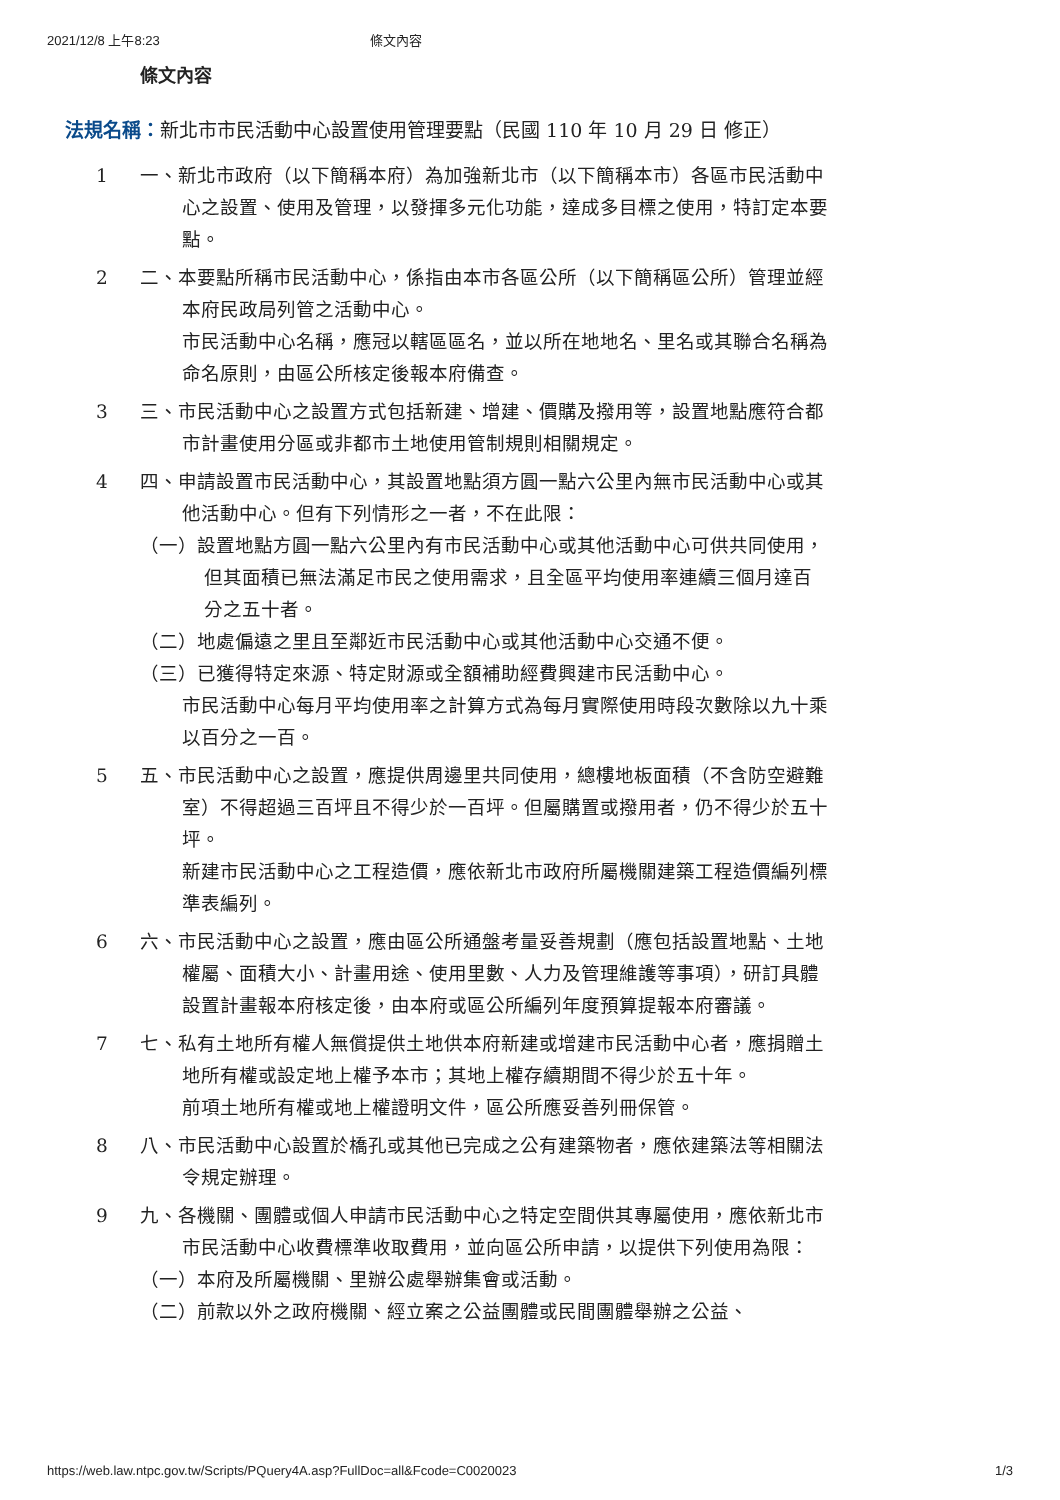2021/12/8 上午8:23 條文內容
條文內容
法規名稱：新北市市民活動中心設置使用管理要點（民國 110 年 10 月 29 日 修正）
1 一、新北市政府（以下簡稱本府）為加強新北市（以下簡稱本市）各區市民活動中心之設置、使用及管理，以發揮多元化功能，達成多目標之使用，特訂定本要點。
2 二、本要點所稱市民活動中心，係指由本市各區公所（以下簡稱區公所）管理並經本府民政局列管之活動中心。
市民活動中心名稱，應冠以轄區區名，並以所在地地名、里名或其聯合名稱為命名原則，由區公所核定後報本府備查。
3 三、市民活動中心之設置方式包括新建、增建、價購及撥用等，設置地點應符合都市計畫使用分區或非都市土地使用管制規則相關規定。
4 四、申請設置市民活動中心，其設置地點須方圓一點六公里內無市民活動中心或其他活動中心。但有下列情形之一者，不在此限：
（一）設置地點方圓一點六公里內有市民活動中心或其他活動中心可供共同使用，但其面積已無法滿足市民之使用需求，且全區平均使用率連續三個月達百分之五十者。
（二）地處偏遠之里且至鄰近市民活動中心或其他活動中心交通不便。
（三）已獲得特定來源、特定財源或全額補助經費興建市民活動中心。
市民活動中心每月平均使用率之計算方式為每月實際使用時段次數除以九十乘以百分之一百。
5 五、市民活動中心之設置，應提供周邊里共同使用，總樓地板面積（不含防空避難室）不得超過三百坪且不得少於一百坪。但屬購置或撥用者，仍不得少於五十坪。
新建市民活動中心之工程造價，應依新北市政府所屬機關建築工程造價編列標準表編列。
6 六、市民活動中心之設置，應由區公所通盤考量妥善規劃（應包括設置地點、土地權屬、面積大小、計畫用途、使用里數、人力及管理維護等事項），研訂具體設置計畫報本府核定後，由本府或區公所編列年度預算提報本府審議。
7 七、私有土地所有權人無償提供土地供本府新建或增建市民活動中心者，應捐贈土地所有權或設定地上權予本市；其地上權存續期間不得少於五十年。
前項土地所有權或地上權證明文件，區公所應妥善列冊保管。
8 八、市民活動中心設置於橋孔或其他已完成之公有建築物者，應依建築法等相關法令規定辦理。
9 九、各機關、團體或個人申請市民活動中心之特定空間供其專屬使用，應依新北市市民活動中心收費標準收取費用，並向區公所申請，以提供下列使用為限：
（一）本府及所屬機關、里辦公處舉辦集會或活動。
（二）前款以外之政府機關、經立案之公益團體或民間團體舉辦之公益、
https://web.law.ntpc.gov.tw/Scripts/PQuery4A.asp?FullDoc=all&Fcode=C0020023 1/3